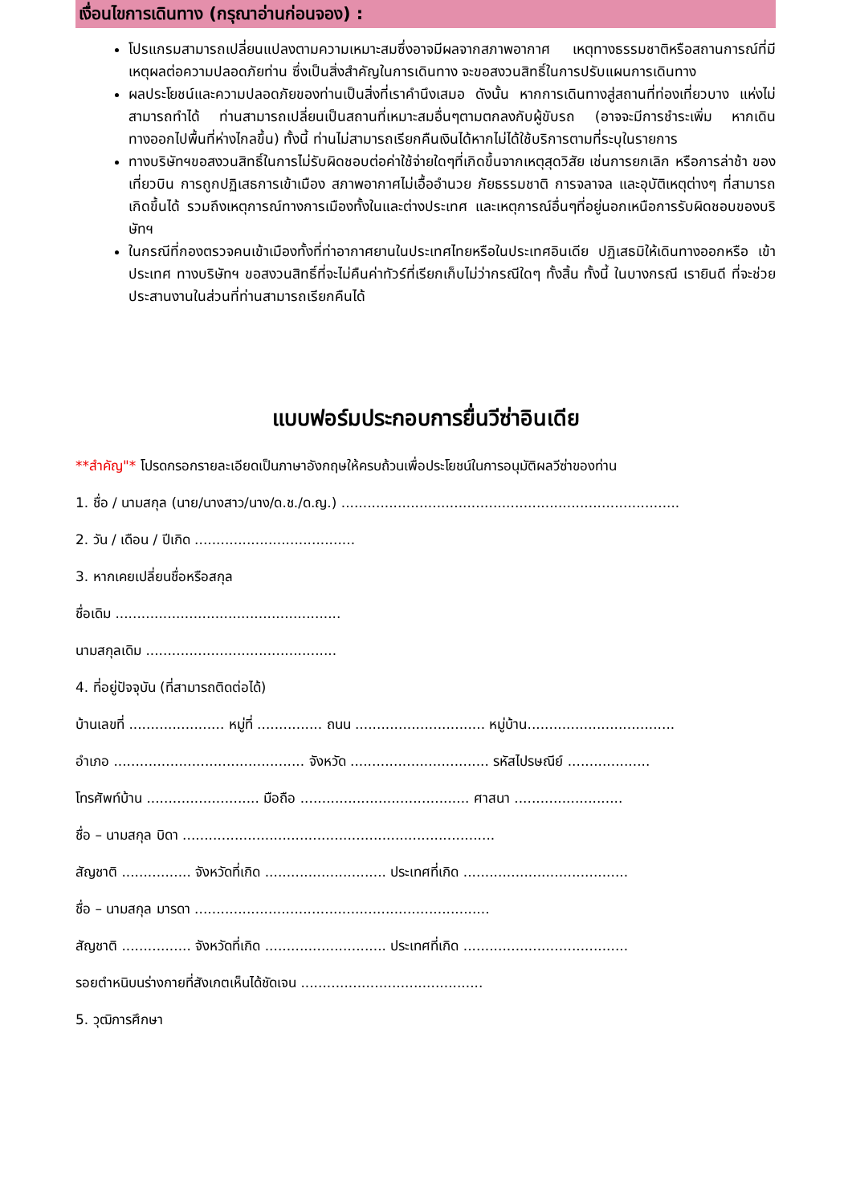เงื่อนไขการเดินทาง (กรุณาอ่านก่อนจอง) :
โปรแกรมสามารถเปลี่ยนแปลงตามความเหมาะสมซึ่งอาจมีผลจากสภาพอากาศ เหตุทางธรรมชาติหรือสถานการณ์ที่มีเหตุผลต่อความปลอดภัยท่าน ซึ่งเป็นสิ่งสำคัญในการเดินทาง จะขอสงวนสิทธิ์ในการปรับแผนการเดินทาง
ผลประโยชน์และความปลอดภัยของท่านเป็นสิ่งที่เราคำนึงเสมอ ดังนั้น หากการเดินทางสู่สถานที่ท่องเที่ยวบาง แห่งไม่สามารถทำได้ ท่านสามารถเปลี่ยนเป็นสถานที่เหมาะสมอื่นๆตามตกลงกับผู้ขับรถ (อาจจะมีการชำระเพิ่ม หากเดินทางออกไปพื้นที่ห่างไกลขึ้น) ทั้งนี้ ท่านไม่สามารถเรียกคืนเงินได้หากไม่ได้ใช้บริการตามที่ระบุในรายการ
ทางบริษัทฯขอสงวนสิทธิ์ในการไม่รับผิดชอบต่อค่าใช้จ่ายใดๆที่เกิดขึ้นจากเหตุสุดวิสัย เช่นการยกเลิก หรือการล่าช้า ของเที่ยวบิน การถูกปฏิเสธการเข้าเมือง สภาพอากาศไม่เอื้ออำนวย ภัยธรรมชาติ การจลาจล และอุบัติเหตุต่างๆ ที่สามารถเกิดขึ้นได้ รวมถึงเหตุการณ์ทางการเมืองทั้งในและต่างประเทศ และเหตุการณ์อื่นๆที่อยู่นอกเหนือการรับผิดชอบของบริษัทฯ
ในกรณีที่กองตรวจคนเข้าเมืองทั้งที่ท่าอากาศยานในประเทศไทยหรือในประเทศอินเดีย ปฏิเสธมิให้เดินทางออกหรือ เข้าประเทศ ทางบริษัทฯ ขอสงวนสิทธิ์ที่จะไม่คืนค่าทัวร์ที่เรียกเก็บไม่ว่ากรณีใดๆ ทั้งสิ้น ทั้งนี้ ในบางกรณี เรายินดี ที่จะช่วยประสานงานในส่วนที่ท่านสามารถเรียกคืนได้
แบบฟอร์มประกอบการยื่นวีซ่าอินเดีย
**สำคัญ"* โปรดกรอกรายละเอียดเป็นภาษาอังกฤษให้ครบถ้วนเพื่อประโยชน์ในการอนุมัติผลวีซ่าของท่าน
1. ชื่อ / นามสกุล (นาย/นางสาว/นาง/ด.ช./ด.ญ.) ..............................................................................
2. วัน / เดือน / ปีเกิด .....................................
3. หากเคยเปลี่ยนชื่อหรือสกุล
ชื่อเดิม ....................................................
นามสกุลเดิม ............................................
4. ที่อยู่ปัจจุบัน (ที่สามารถติดต่อได้)
บ้านเลขที่ ...................... หมู่ที่ ............... ถนน .............................. หมู่บ้าน..................................
อำเภอ ............................................ จังหวัด ................................ รหัสไปรษณีย์ ...................
โทรศัพท์บ้าน .......................... มือถือ ....................................... ศาสนา .........................
ชื่อ – นามสกุล บิดา ........................................................................
สัญชาติ ................ จังหวัดที่เกิด ............................ ประเทศที่เกิด ......................................
ชื่อ – นามสกุล มารดา ....................................................................
สัญชาติ ................ จังหวัดที่เกิด ............................ ประเทศที่เกิด ......................................
รอยตำหนิบนร่างกายที่สังเกตเห็นได้ชัดเจน ..........................................
5. วุฒิการศึกษา